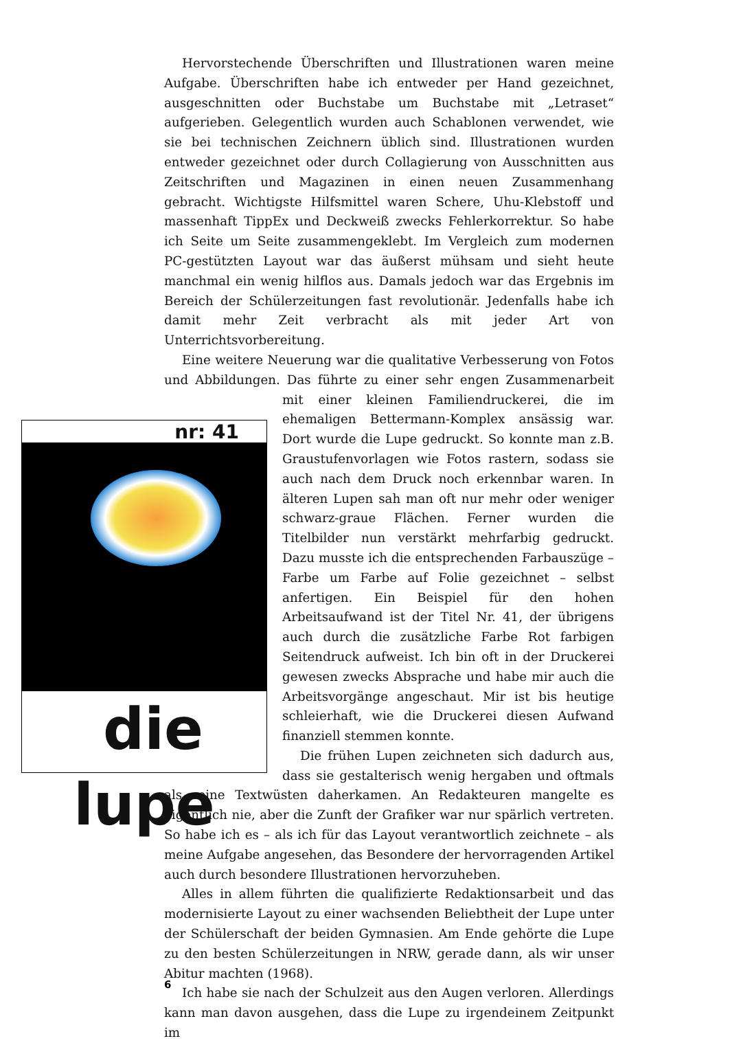Hervorstechende Überschriften und Illustrationen waren meine Aufgabe. Überschriften habe ich entweder per Hand gezeichnet, ausgeschnitten oder Buchstabe um Buchstabe mit „Letraset“ aufgerieben. Gelegentlich wurden auch Schablonen verwendet, wie sie bei technischen Zeichnern üblich sind. Illustrationen wurden entweder gezeichnet oder durch Collagierung von Ausschnitten aus Zeitschriften und Magazinen in einen neuen Zusammenhang gebracht. Wichtigste Hilfsmittel waren Schere, Uhu-Klebstoff und massenhaft TippEx und Deckweiß zwecks Fehlerkorrektur. So habe ich Seite um Seite zusammengeklebt. Im Vergleich zum modernen PC-gestützten Layout war das äußerst mühsam und sieht heute manchmal ein wenig hilflos aus. Damals jedoch war das Ergebnis im Bereich der Schülerzeitungen fast revolutionär. Jedenfalls habe ich damit mehr Zeit verbracht als mit jeder Art von Unterrichtsvorbereitung.
Eine weitere Neuerung war die qualitative Verbesserung von Fotos und Abbildungen. Das führte zu einer sehr engen Zusammenarbeit mit nr: 41
die lupe einer kleinen Familiendruckerei, die im ehemaligen Bettermann-Komplex ansässig war. Dort wurde die Lupe gedruckt. So konnte man z.B. Graustufenvorlagen wie Fotos rastern, sodass sie auch nach dem Druck noch erkennbar waren. In älteren Lupen sah man oft nur mehr oder weniger schwarz-graue Flächen. Ferner wurden die Titelbilder nun verstärkt mehrfarbig gedruckt. Dazu musste ich die entsprechenden Farbauszüge – Farbe um Farbe auf Folie gezeichnet – selbst anfertigen. Ein Beispiel für den hohen Arbeitsaufwand ist der Titel Nr. 41, der übrigens auch durch die zusätzliche Farbe Rot farbigen Seitendruck aufweist. Ich bin oft in der Druckerei gewesen zwecks Absprache und habe mir auch die Arbeitsvorgänge angeschaut. Mir ist bis heutige schleierhaft, wie die Druckerei diesen Aufwand finanziell stemmen konnte.
Die frühen Lupen zeichneten sich dadurch aus, dass sie gestalterisch wenig hergaben und oftmals als reine Textwüsten daherkamen. An Redakteuren mangelte es eigentlich nie, aber die Zunft der Grafiker war nur spärlich vertreten. So habe ich es – als ich für das Layout verantwortlich zeichnete – als meine Aufgabe angesehen, das Besondere der hervorragenden Artikel auch durch besondere Illustrationen hervorzuheben.
Alles in allem führten die qualifizierte Redaktionsarbeit und das modernisierte Layout zu einer wachsenden Beliebtheit der Lupe unter der Schülerschaft der beiden Gymnasien. Am Ende gehörte die Lupe zu den besten Schülerzeitungen in NRW, gerade dann, als wir unser Abitur machten (1968).
Ich habe sie nach der Schulzeit aus den Augen verloren. Allerdings kann man davon ausgehen, dass die Lupe zu irgendeinem Zeitpunkt im
6